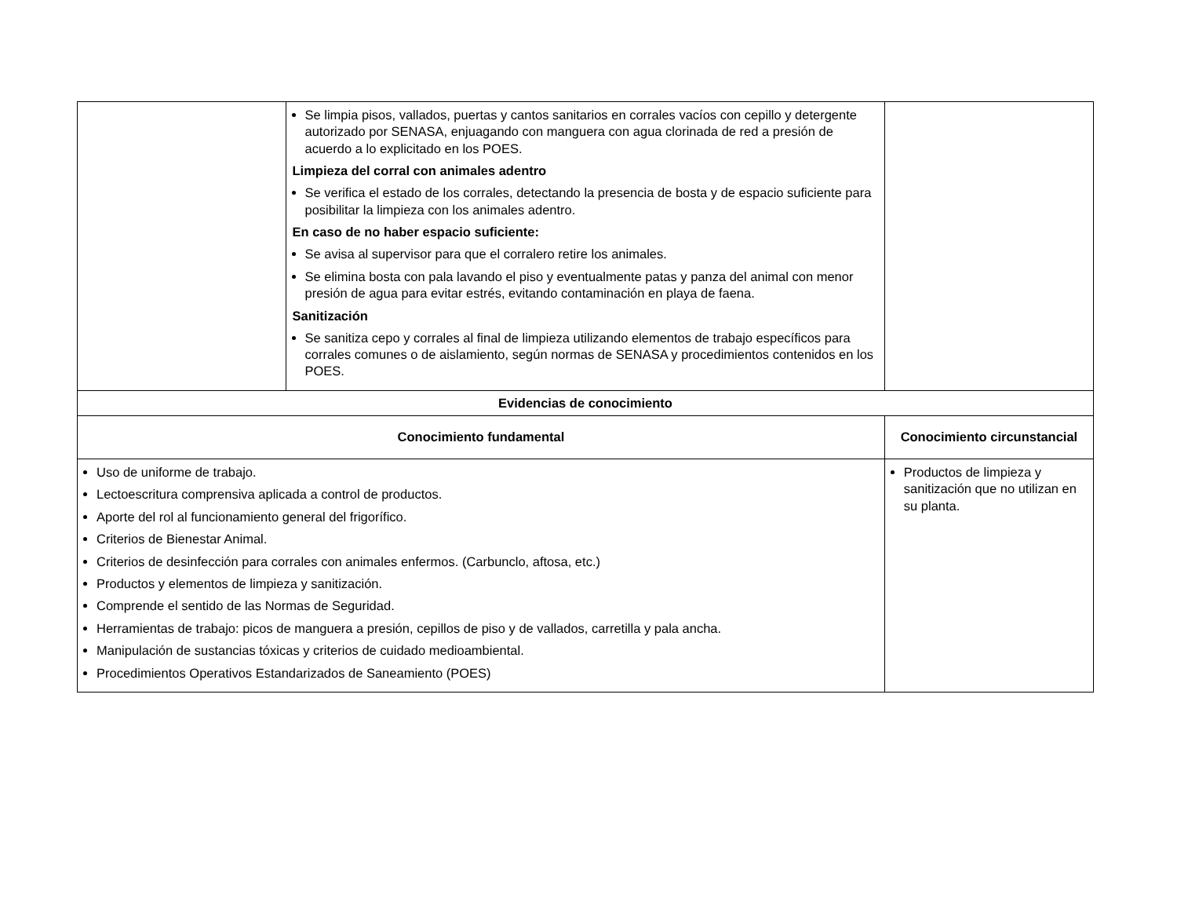| | Se limpia pisos, vallados, puertas y cantos sanitarios en corrales vacíos con cepillo y detergente autorizado por SENASA, enjuagando con manguera con agua clorinada de red a presión de acuerdo a lo explicitado en los POES. Limpieza del corral con animales adentro Se verifica el estado de los corrales, detectando la presencia de bosta y de espacio suficiente para posibilitar la limpieza con los animales adentro. En caso de no haber espacio suficiente: Se avisa al supervisor para que el corralero retire los animales. Se elimina bosta con pala lavando el piso y eventualmente patas y panza del animal con menor presión de agua para evitar estrés, evitando contaminación en playa de faena. Sanitización Se sanitiza cepo y corrales al final de limpieza utilizando elementos de trabajo específicos para corrales comunes o de aislamiento, según normas de SENASA y procedimientos contenidos en los POES. | |
| Evidencias de conocimiento | | |
| Conocimiento fundamental | | Conocimiento circunstancial |
| Uso de uniforme de trabajo. Lectoescritura comprensiva aplicada a control de productos. Aporte del rol al funcionamiento general del frigorífico. Criterios de Bienestar Animal. Criterios de desinfección para corrales con animales enfermos. (Carbunclo, aftosa, etc.) Productos y elementos de limpieza y sanitización. Comprende el sentido de las Normas de Seguridad. Herramientas de trabajo: picos de manguera a presión, cepillos de piso y de vallados, carretilla y pala ancha. Manipulación de sustancias tóxicas y criterios de cuidado medioambiental. Procedimientos Operativos Estandarizados de Saneamiento (POES) | | Productos de limpieza y sanitización que no utilizan en su planta. |